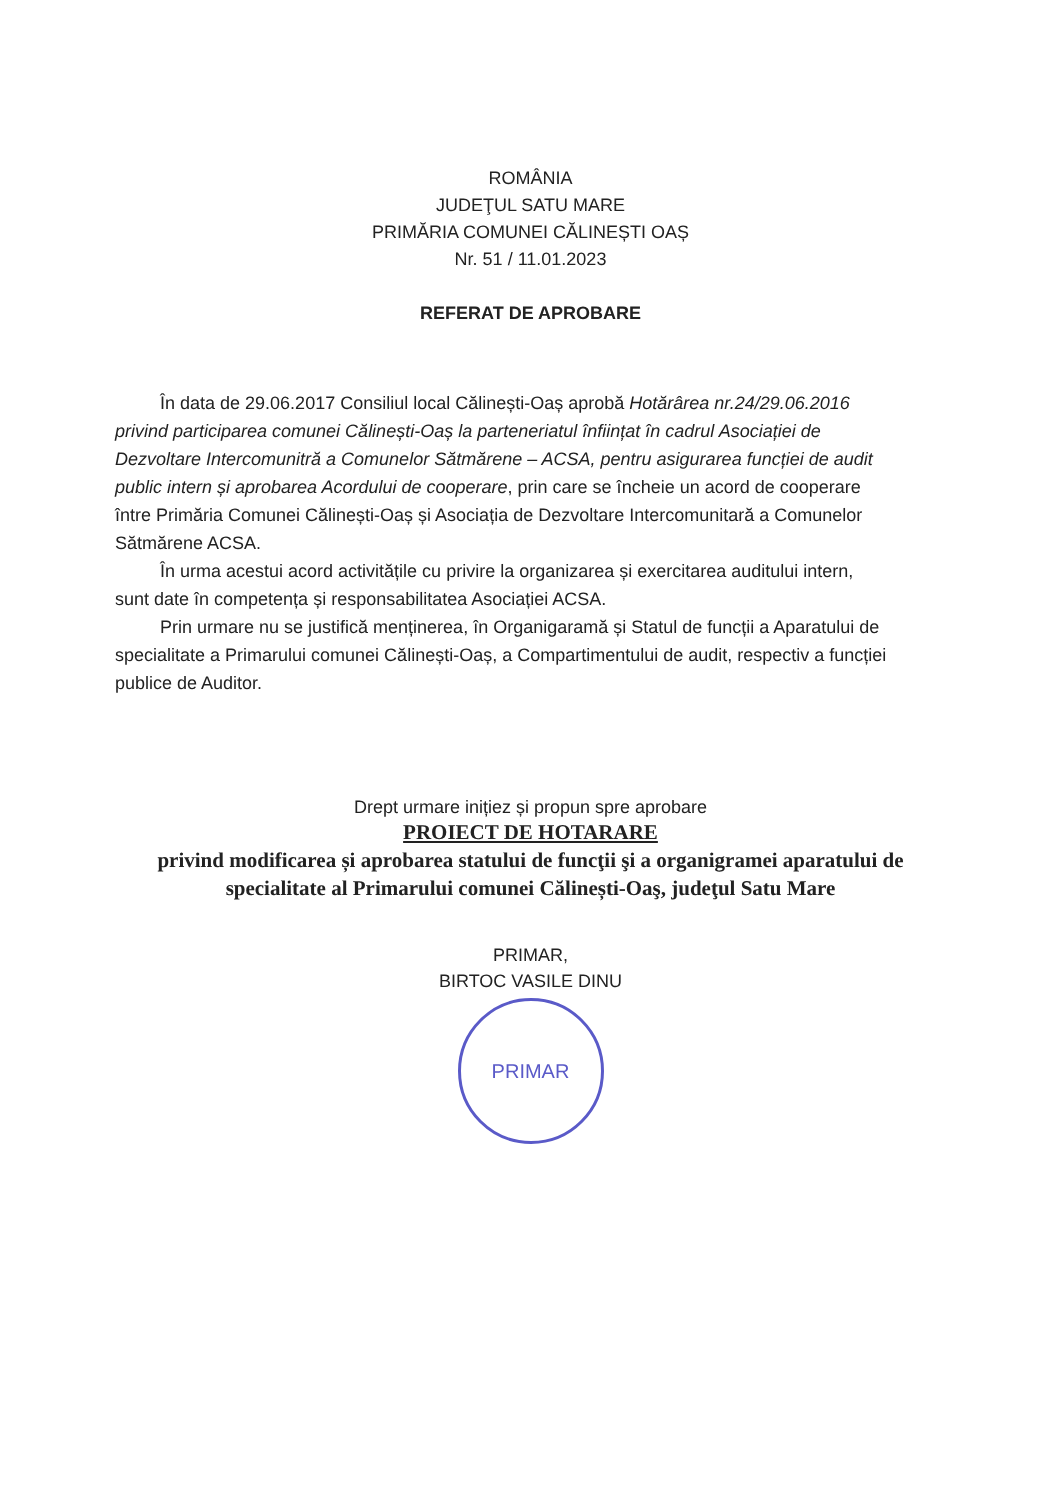ROMÂNIA
JUDEŢUL SATU MARE
PRIMĂRIA COMUNEI CĂLINEȘTI OAȘ
Nr. 51 / 11.01.2023
REFERAT DE APROBARE
În data de 29.06.2017 Consiliul local Călinești-Oaș aprobă Hotărârea nr.24/29.06.2016 privind participarea comunei Călinești-Oaș la parteneriatul înființat în cadrul Asociației de Dezvoltare Intercomunitră a Comunelor Sătmărene – ACSA, pentru asigurarea funcției de audit public intern și aprobarea Acordului de cooperare, prin care se încheie un acord de cooperare între Primăria Comunei Călinești-Oaș și Asociația de Dezvoltare Intercomunitară a Comunelor Sătmărene ACSA.
În urma acestui acord activitățile cu privire la organizarea și exercitarea auditului intern, sunt date în competența și responsabilitatea Asociației ACSA.
Prin urmare nu se justifică menținerea, în Organigaramă și Statul de funcții a Aparatului de specialitate a Primarului comunei Călinești-Oaș, a Compartimentului de audit, respectiv a funcției publice de Auditor.
Drept urmare inițiez și propun spre aprobare
PROIECT DE HOTARARE
privind modificarea și aprobarea statului de funcţii şi a organigramei aparatului de specialitate al Primarului comunei Călinești-Oaş, judeţul Satu Mare
PRIMAR,
BIRTOC VASILE DINU
PRIMAR